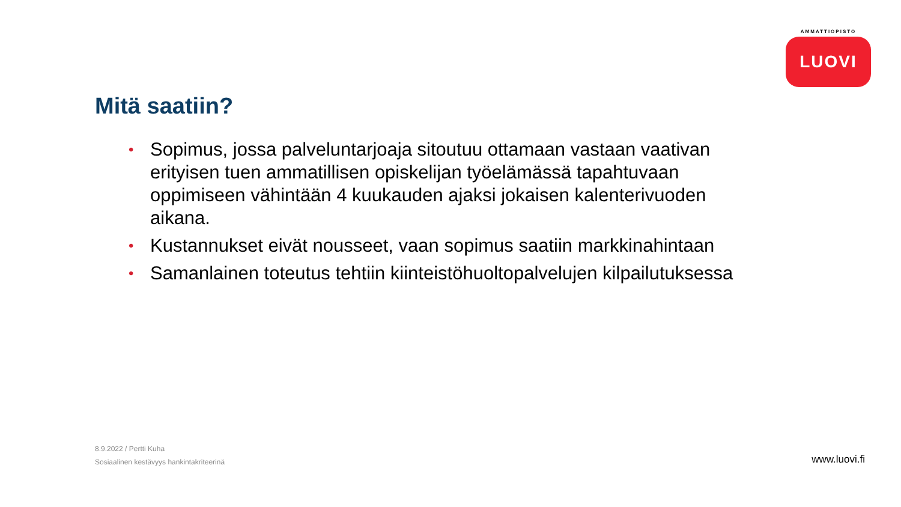AMMATTIOPISTO
LUOVI
Mitä saatiin?
• Sopimus, jossa palveluntarjoaja sitoutuu ottamaan vastaan vaativan erityisen tuen ammatillisen opiskelijan työelämässä tapahtuvaan oppimiseen vähintään 4 kuukauden ajaksi jokaisen kalenterivuoden aikana.
• Kustannukset eivät nousseet, vaan sopimus saatiin markkinahintaan
• Samanlainen toteutus tehtiin kiinteistöhuoltopalvelujen kilpailutuksessa
8.9.2022 / Pertti Kuha
Sosiaalinen kestävyys hankintakriteerinä
www.luovi.fi